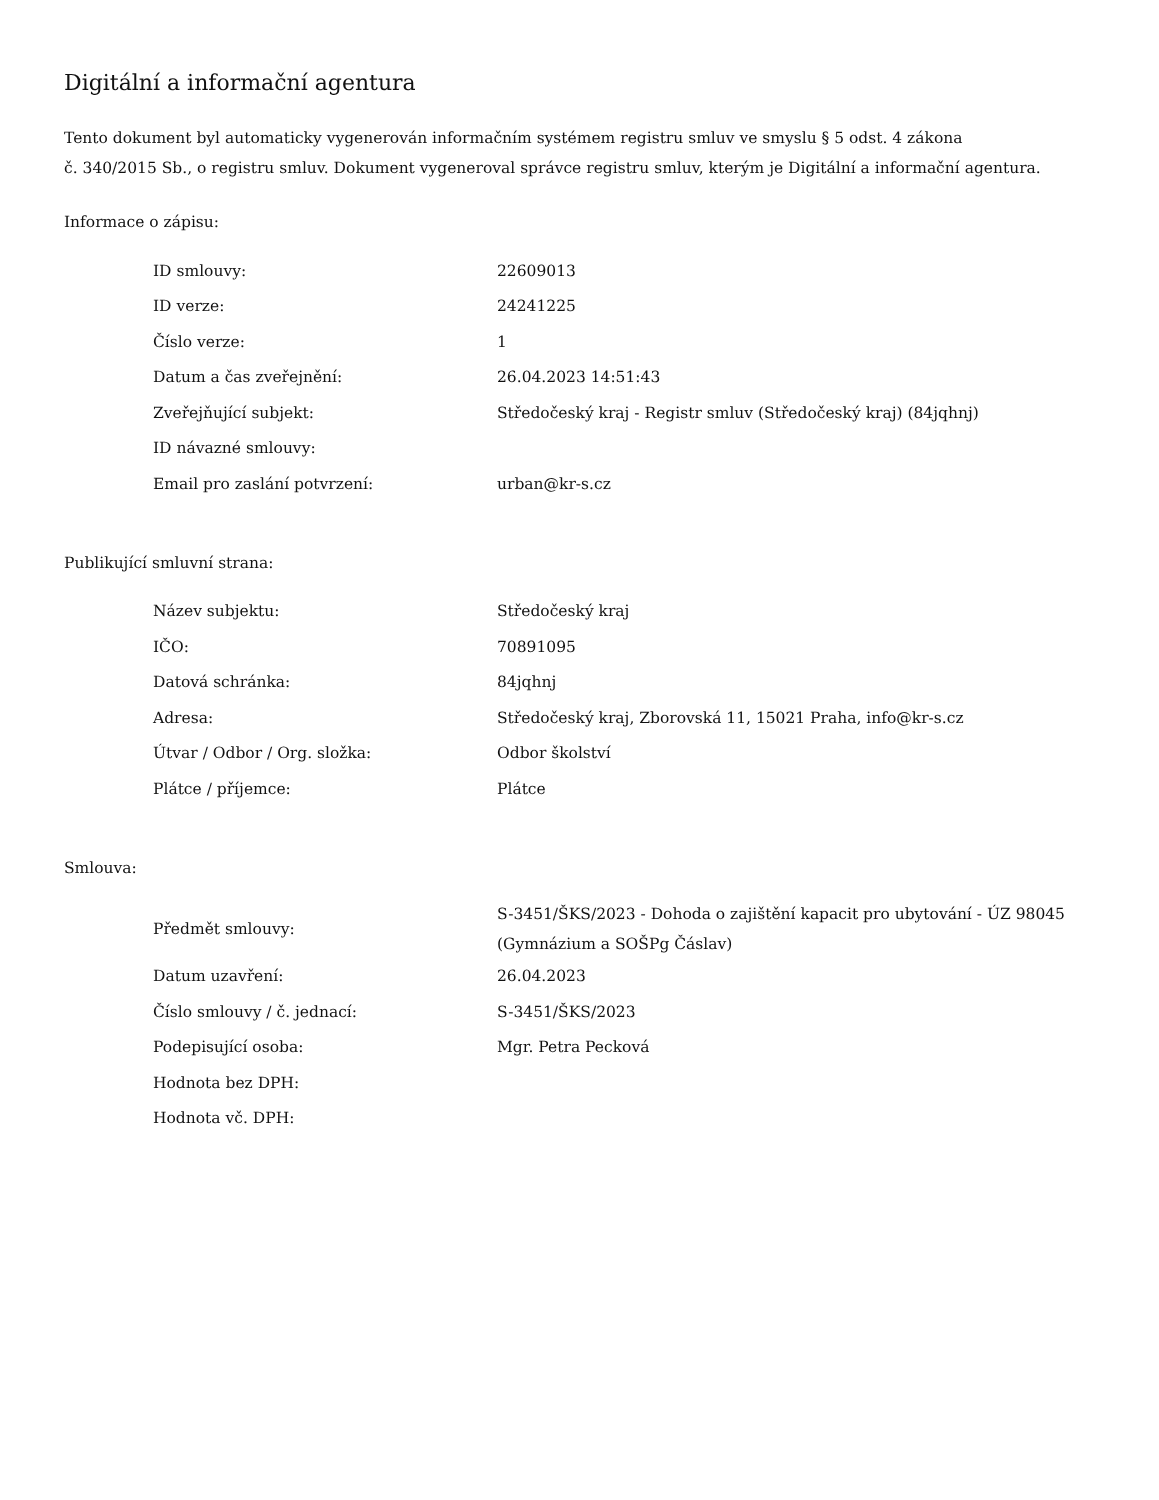Digitální a informační agentura
Tento dokument byl automaticky vygenerován informačním systémem registru smluv ve smyslu § 5 odst. 4 zákona
č. 340/2015 Sb., o registru smluv. Dokument vygeneroval správce registru smluv, kterým je Digitální a informační agentura.
Informace o zápisu:
| ID smlouvy: | 22609013 |
| ID verze: | 24241225 |
| Číslo verze: | 1 |
| Datum a čas zveřejnění: | 26.04.2023 14:51:43 |
| Zveřejňující subjekt: | Středočeský kraj - Registr smluv (Středočeský kraj) (84jqhnj) |
| ID návazné smlouvy: | |
| Email pro zaslání potvrzení: | urban@kr-s.cz |
Publikující smluvní strana:
| Název subjektu: | Středočeský kraj |
| IČO: | 70891095 |
| Datová schránka: | 84jqhnj |
| Adresa: | Středočeský kraj, Zborovská 11, 15021 Praha, info@kr-s.cz |
| Útvar / Odbor / Org. složka: | Odbor školství |
| Plátce / příjemce: | Plátce |
Smlouva:
| Předmět smlouvy: | S-3451/ŠKS/2023 - Dohoda o zajištění kapacit pro ubytování - ÚZ 98045 (Gymnázium a SOŠPg Čáslav) |
| Datum uzavření: | 26.04.2023 |
| Číslo smlouvy / č. jednací: | S-3451/ŠKS/2023 |
| Podepisující osoba: | Mgr. Petra Pecková |
| Hodnota bez DPH: | |
| Hodnota vč. DPH: | |